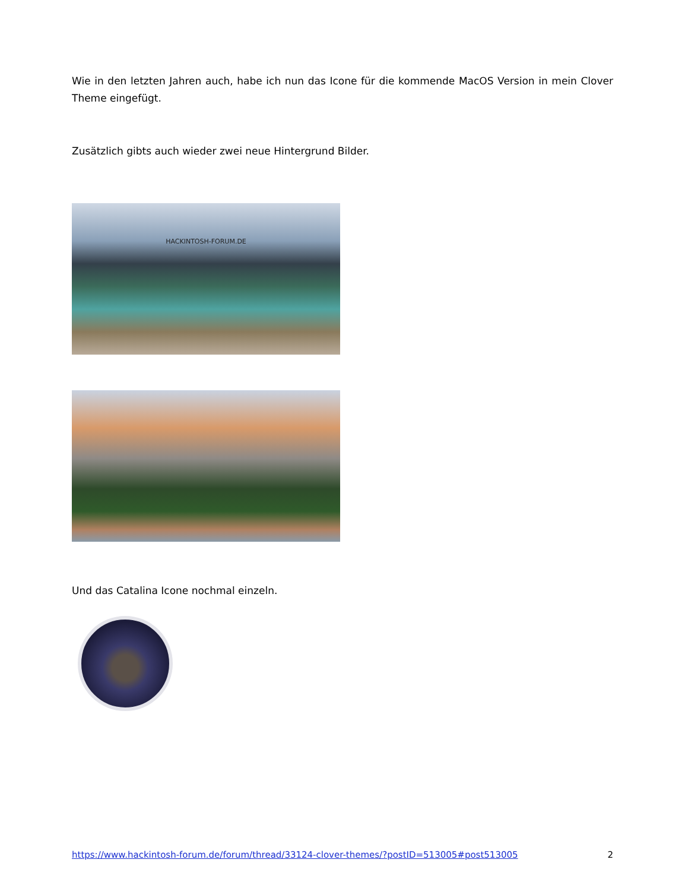Wie in den letzten Jahren auch, habe ich nun das Icone für die kommende MacOS Version in mein Clover Theme eingefügt.
Zusätzlich gibts auch wieder zwei neue Hintergrund Bilder.
HACKINTOSH-FORUM.DE
Und das Catalina Icone nochmal einzeln.
https://www.hackintosh-forum.de/forum/thread/33124-clover-themes/?postID=513005#post513005 2